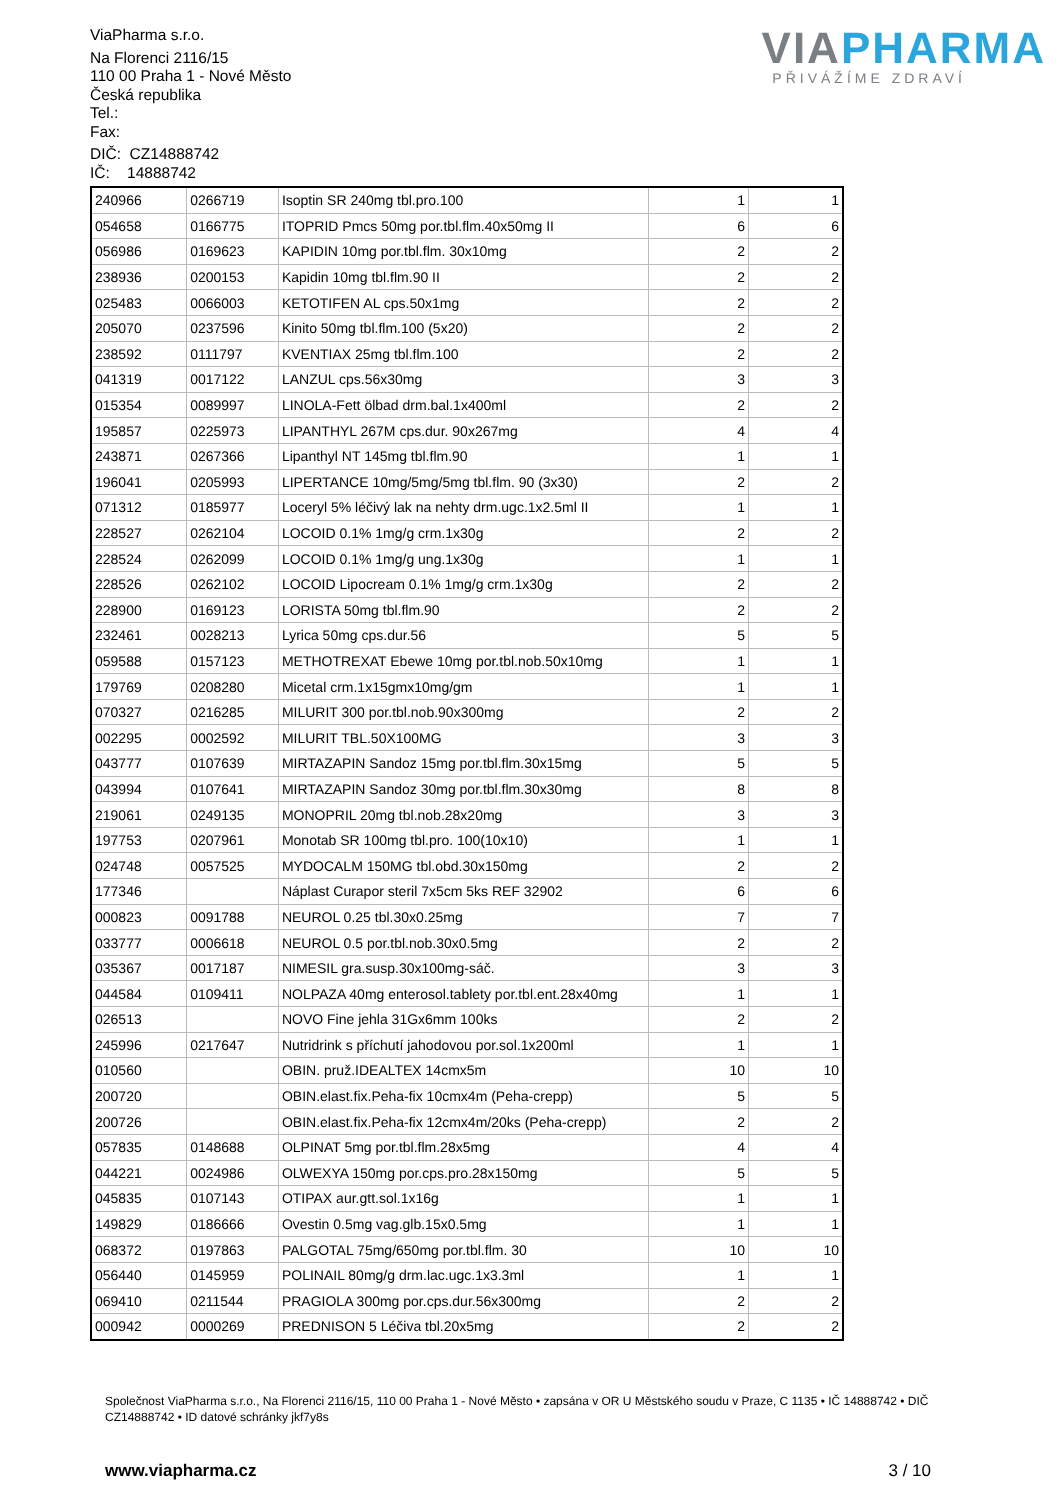ViaPharma s.r.o.
Na Florenci 2116/15
110 00 Praha 1 - Nové Město
Česká republika
Tel.:
Fax:
DIČ: CZ14888742
IČ: 14888742
VIA PHARMA
PŘIVÁŽÍME ZDRAVÍ
| 240966 | 0266719 | Isoptin SR 240mg tbl.pro.100 | 1 | 1 |
| 054658 | 0166775 | ITOPRID Pmcs 50mg por.tbl.flm.40x50mg II | 6 | 6 |
| 056986 | 0169623 | KAPIDIN 10mg por.tbl.flm. 30x10mg | 2 | 2 |
| 238936 | 0200153 | Kapidin 10mg tbl.flm.90 II | 2 | 2 |
| 025483 | 0066003 | KETOTIFEN AL cps.50x1mg | 2 | 2 |
| 205070 | 0237596 | Kinito 50mg tbl.flm.100 (5x20) | 2 | 2 |
| 238592 | 0111797 | KVENTIAX 25mg tbl.flm.100 | 2 | 2 |
| 041319 | 0017122 | LANZUL cps.56x30mg | 3 | 3 |
| 015354 | 0089997 | LINOLA-Fett ölbad drm.bal.1x400ml | 2 | 2 |
| 195857 | 0225973 | LIPANTHYL 267M cps.dur. 90x267mg | 4 | 4 |
| 243871 | 0267366 | Lipanthyl NT 145mg tbl.flm.90 | 1 | 1 |
| 196041 | 0205993 | LIPERTANCE 10mg/5mg/5mg tbl.flm. 90 (3x30) | 2 | 2 |
| 071312 | 0185977 | Loceryl 5% léčivý lak na nehty drm.ugc.1x2.5ml II | 1 | 1 |
| 228527 | 0262104 | LOCOID 0.1% 1mg/g crm.1x30g | 2 | 2 |
| 228524 | 0262099 | LOCOID 0.1% 1mg/g ung.1x30g | 1 | 1 |
| 228526 | 0262102 | LOCOID Lipocream 0.1% 1mg/g crm.1x30g | 2 | 2 |
| 228900 | 0169123 | LORISTA 50mg tbl.flm.90 | 2 | 2 |
| 232461 | 0028213 | Lyrica 50mg cps.dur.56 | 5 | 5 |
| 059588 | 0157123 | METHOTREXAT Ebewe 10mg por.tbl.nob.50x10mg | 1 | 1 |
| 179769 | 0208280 | Micetal crm.1x15gmx10mg/gm | 1 | 1 |
| 070327 | 0216285 | MILURIT 300 por.tbl.nob.90x300mg | 2 | 2 |
| 002295 | 0002592 | MILURIT TBL.50X100MG | 3 | 3 |
| 043777 | 0107639 | MIRTAZAPIN Sandoz 15mg por.tbl.flm.30x15mg | 5 | 5 |
| 043994 | 0107641 | MIRTAZAPIN Sandoz 30mg por.tbl.flm.30x30mg | 8 | 8 |
| 219061 | 0249135 | MONOPRIL 20mg tbl.nob.28x20mg | 3 | 3 |
| 197753 | 0207961 | Monotab SR 100mg tbl.pro. 100(10x10) | 1 | 1 |
| 024748 | 0057525 | MYDOCALM 150MG tbl.obd.30x150mg | 2 | 2 |
| 177346 | | Náplast Curapor steril 7x5cm 5ks REF 32902 | 6 | 6 |
| 000823 | 0091788 | NEUROL 0.25 tbl.30x0.25mg | 7 | 7 |
| 033777 | 0006618 | NEUROL 0.5 por.tbl.nob.30x0.5mg | 2 | 2 |
| 035367 | 0017187 | NIMESIL gra.susp.30x100mg-sáč. | 3 | 3 |
| 044584 | 0109411 | NOLPAZA 40mg enterosol.tablety por.tbl.ent.28x40mg | 1 | 1 |
| 026513 | | NOVO Fine jehla 31Gx6mm 100ks | 2 | 2 |
| 245996 | 0217647 | Nutridrink s příchutí jahodovou por.sol.1x200ml | 1 | 1 |
| 010560 | | OBIN. pruž.IDEALTEX 14cmx5m | 10 | 10 |
| 200720 | | OBIN.elast.fix.Peha-fix 10cmx4m (Peha-crepp) | 5 | 5 |
| 200726 | | OBIN.elast.fix.Peha-fix 12cmx4m/20ks (Peha-crepp) | 2 | 2 |
| 057835 | 0148688 | OLPINAT 5mg por.tbl.flm.28x5mg | 4 | 4 |
| 044221 | 0024986 | OLWEXYA 150mg por.cps.pro.28x150mg | 5 | 5 |
| 045835 | 0107143 | OTIPAX aur.gtt.sol.1x16g | 1 | 1 |
| 149829 | 0186666 | Ovestin 0.5mg vag.glb.15x0.5mg | 1 | 1 |
| 068372 | 0197863 | PALGOTAL 75mg/650mg por.tbl.flm. 30 | 10 | 10 |
| 056440 | 0145959 | POLINAIL 80mg/g drm.lac.ugc.1x3.3ml | 1 | 1 |
| 069410 | 0211544 | PRAGIOLA 300mg por.cps.dur.56x300mg | 2 | 2 |
| 000942 | 0000269 | PREDNISON 5 Léčiva tbl.20x5mg | 2 | 2 |
Společnost ViaPharma s.r.o., Na Florenci 2116/15, 110 00 Praha 1 - Nové Město • zapsána v OR U Městského soudu v Praze, C 1135 • IČ 14888742 • DIČ CZ14888742 • ID datové schránky jkf7y8s
www.viapharma.cz 3 / 10